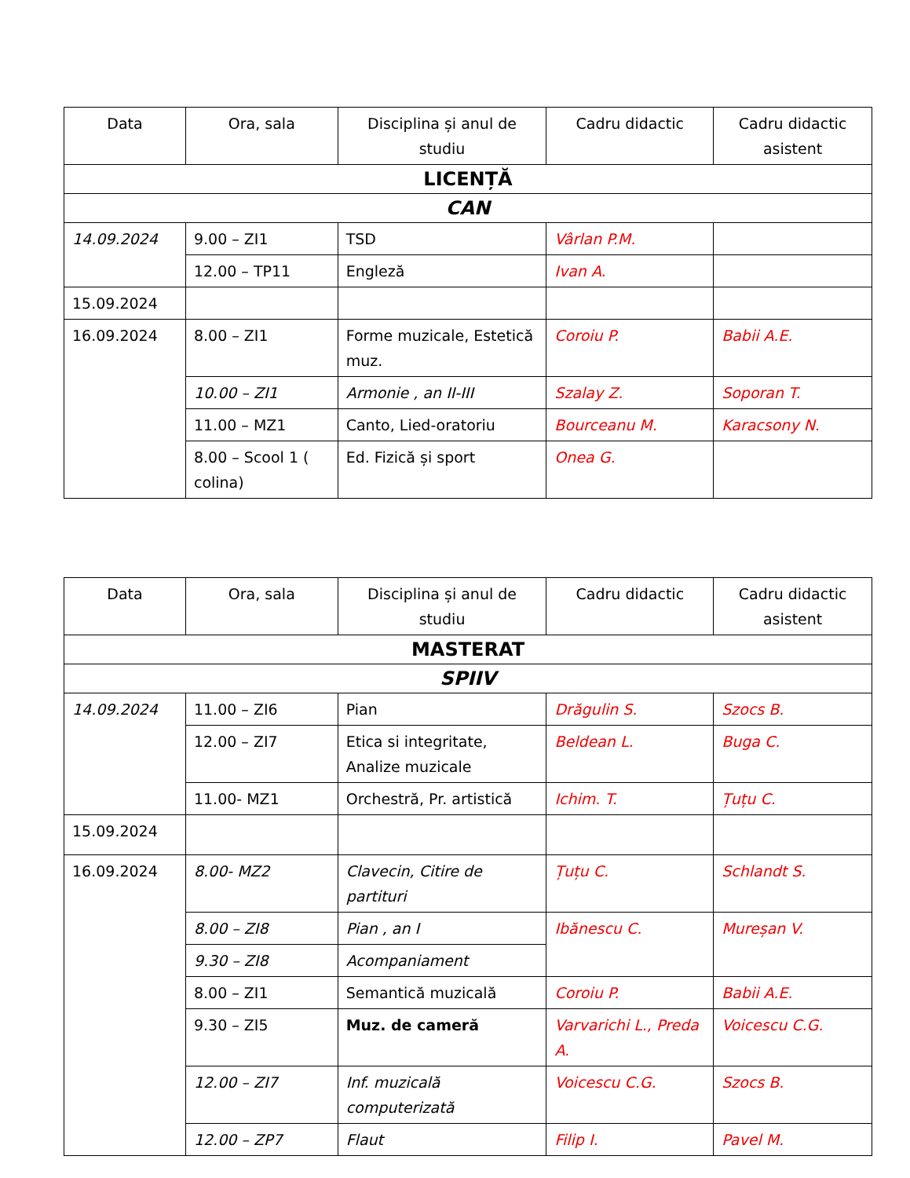| Data | Ora, sala | Disciplina și anul de studiu | Cadru didactic | Cadru didactic asistent |
| --- | --- | --- | --- | --- |
| LICENȚĂ | | | | |
| CAN | | | | |
| 14.09.2024 | 9.00 – ZI1 | TSD | Vârlan P.M. | |
| | 12.00 – TP11 | Engleză | Ivan A. | |
| 15.09.2024 | | | | |
| 16.09.2024 | 8.00 – ZI1 | Forme muzicale, Estetică muz. | Coroiu P. | Babii A.E. |
| | 10.00 – ZI1 | Armonie , an II-III | Szalay Z. | Soporan T. |
| | 11.00 – MZ1 | Canto, Lied-oratoriu | Bourceanu M. | Karacsony N. |
| | 8.00 – Scool 1 ( colina) | Ed. Fizică și sport | Onea G. | |
| Data | Ora, sala | Disciplina și anul de studiu | Cadru didactic | Cadru didactic asistent |
| --- | --- | --- | --- | --- |
| MASTERAT | | | | |
| SPIIV | | | | |
| 14.09.2024 | 11.00 – ZI6 | Pian | Drăgulin S. | Szocs B. |
| | 12.00 – ZI7 | Etica si integritate, Analize muzicale | Beldean L. | Buga C. |
| | 11.00- MZ1 | Orchestră, Pr. artistică | Ichim. T. | Țuțu C. |
| 15.09.2024 | | | | |
| 16.09.2024 | 8.00- MZ2 | Clavecin, Citire de partituri | Țuțu C. | Schlandt S. |
| | 8.00 – ZI8 | Pian , an I | Ibănescu C. | Mureșan V. |
| | 9.30 – ZI8 | Acompaniament | | |
| | 8.00 – ZI1 | Semantică muzicală | Coroiu P. | Babii A.E. |
| | 9.30 – ZI5 | Muz. de cameră | Varvarichi L., Preda A. | Voicescu C.G. |
| | 12.00 – ZI7 | Inf. muzicală computerizată | Voicescu C.G. | Szocs B. |
| | 12.00 – ZP7 | Flaut | Filip I. | Pavel M. |